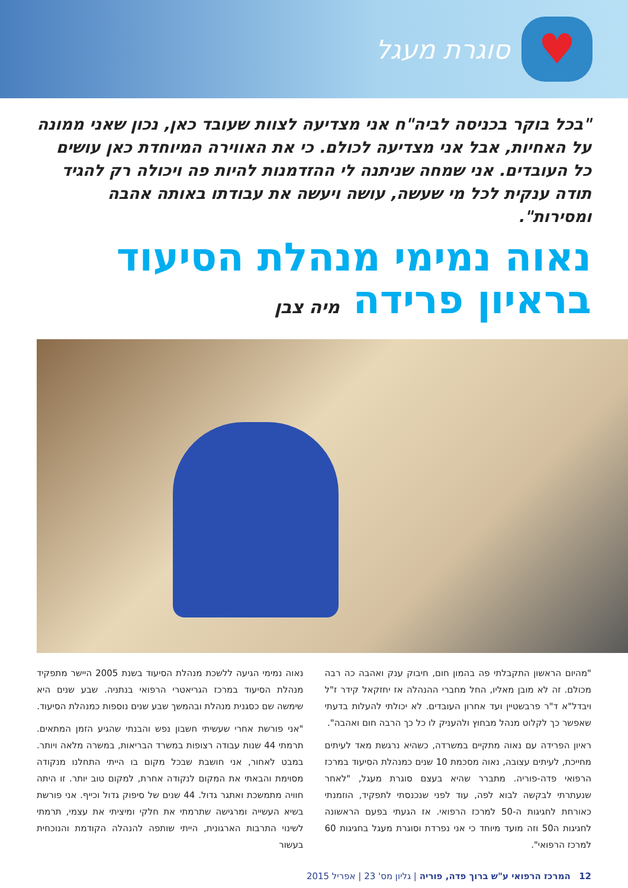♥
סוגרת מעגל
"בכל בוקר בכניסה לביה"ח אני מצדיעה לצוות שעובד כאן, נכון שאני ממונה על האחיות, אבל אני מצדיעה לכולם. כי את האווירה המיוחדת כאן עושים כל העובדים. אני שמחה שניתנה לי ההזדמנות להיות פה ויכולה רק להגיד תודה ענקית לכל מי שעשה, עושה ויעשה את עבודתו באותה אהבה ומסירות".
נאוה נמימי מנהלת הסיעוד
בראיון פרידה מיה צבן
"מהיום הראשון התקבלתי פה בהמון חום, חיבוק ענק ואהבה כה רבה מכולם. זה לא מובן מאליו, החל מחברי ההנהלה אז יחזקאל קידר ז"ל ויבדל"א ד"ר פרבשטיין ועד אחרון העובדים. לא יכולתי להעלות בדעתי שאפשר כך לקלוט מנהל מבחוץ ולהעניק לו כל כך הרבה חום ואהבה".
ראיון הפרידה עם נאוה מתקיים במשרדה, כשהיא נרגשת מאד לעיתים מחייכת, לעיתים עצובה, נאוה מסכמת 10 שנים כמנהלת הסיעוד במרכז הרפואי פדה-פוריה. מתברר שהיא בעצם סוגרת מעגל, "לאחר שנעתרתי לבקשה לבוא לפה, עוד לפני שנכנסתי לתפקיד, הוזמנתי כאורחת לחגיגות ה-50 למרכז הרפואי. אז הגעתי בפעם הראשונה לחגיגות ה50 וזה מועד מיוחד כי אני נפרדת וסוגרת מעגל בחגיגות 60 למרכז הרפואי".
נאוה נמימי הגיעה ללשכת מנהלת הסיעוד בשנת 2005 היישר מתפקיד מנהלת הסיעוד במרכז הגריאטרי הרפואי בנתניה. שבע שנים היא שימשה שם כסגנית מנהלת ובהמשך שבע שנים נוספות כמנהלת הסיעוד.
"אני פורשת אחרי שעשיתי חשבון נפש והבנתי שהגיע הזמן המתאים. תרמתי 44 שנות עבודה רצופות במשרד הבריאות, במשרה מלאה ויותר. במבט לאחור, אני חושבת שבכל מקום בו הייתי התחלנו מנקודה מסוימת והבאתי את המקום לנקודה אחרת, למקום טוב יותר. זו היתה חוויה מתמשכת ואתגר גדול. 44 שנים של סיפוק גדול וכייף. אני פורשת בשיא העשייה ומרגישה שתרמתי את חלקי ומיציתי את עצמי, תרמתי לשינוי התרבות הארגונית, הייתי שותפה להנהלה הקודמת והנוכחית בעשור
12 המרכז הרפואי ע"ש ברוך פדה, פוריה | גליון מס' 23 | אפריל 2015